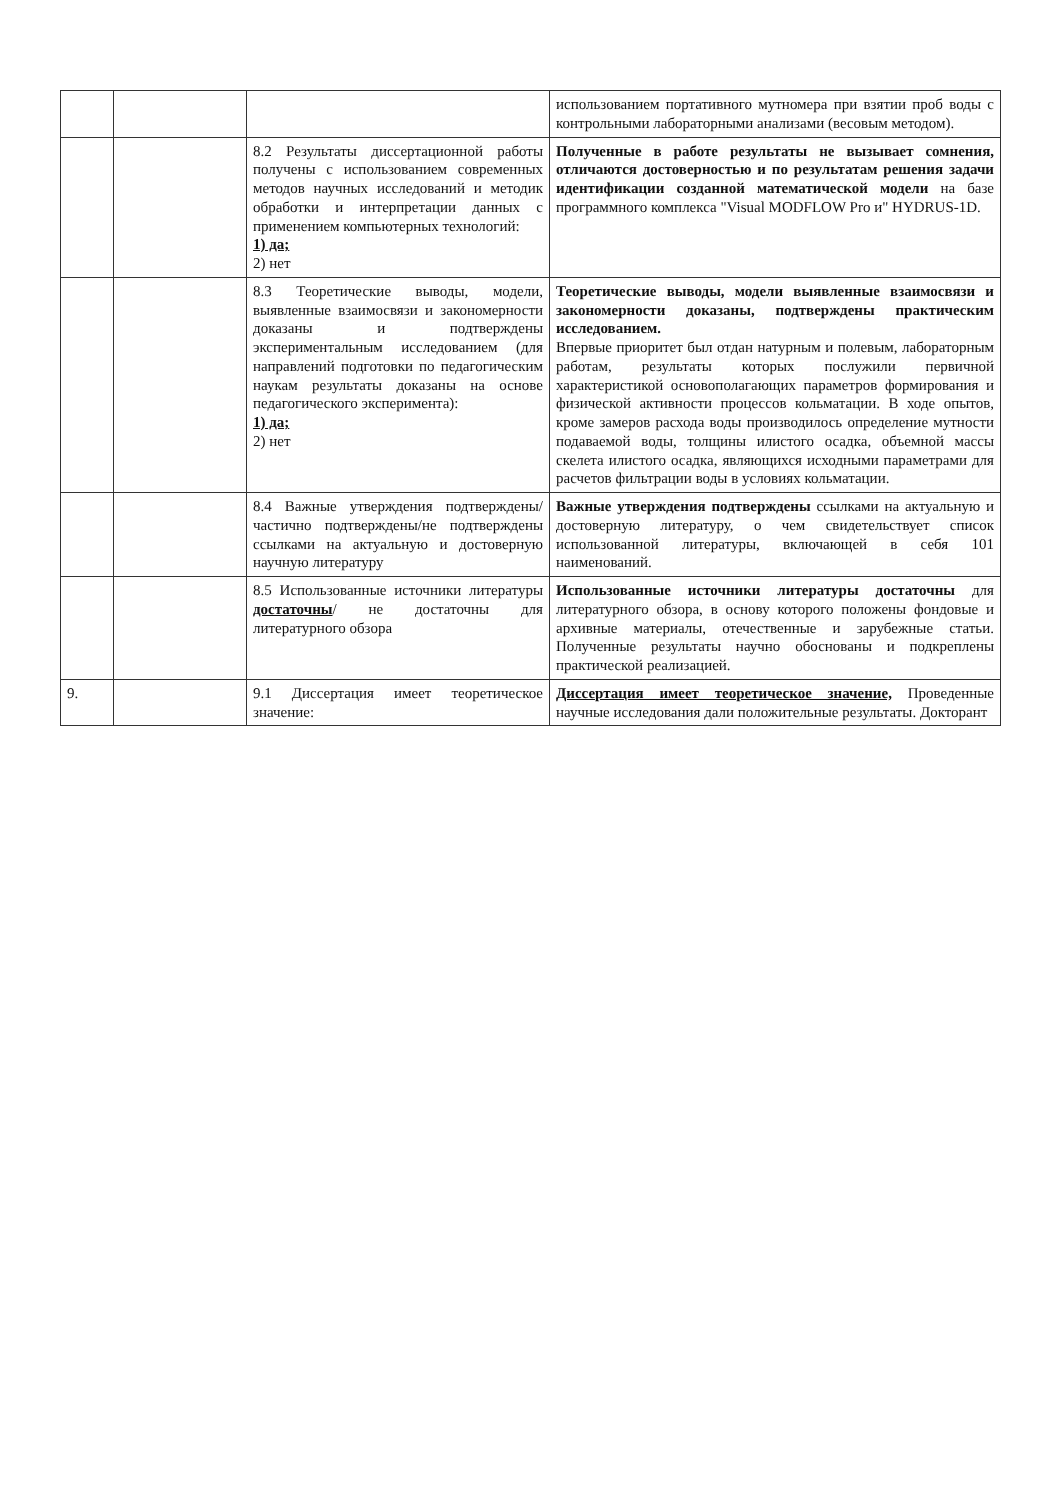| | | | использованием портативного мутномера при взятии проб воды с контрольными лабораторными анализами (весовым методом). |
| | | 8.2 Результаты диссертационной работы получены с использованием современных методов научных исследований и методик обработки и интерпретации данных с применением компьютерных технологий: 1) да; 2) нет | Полученные в работе результаты не вызывает сомнения, отличаются достоверностью и по результатам решения задачи идентификации созданной математической модели на базе программного комплекса "Visual MODFLOW Pro и" HYDRUS-1D. |
| | | 8.3 Теоретические выводы, модели, выявленные взаимосвязи и закономерности доказаны и подтверждены экспериментальным исследованием (для направлений подготовки по педагогическим наукам результаты доказаны на основе педагогического эксперимента): 1) да; 2) нет | Теоретические выводы, модели выявленные взаимосвязи и закономерности доказаны, подтверждены практическим исследованием. Впервые приоритет был отдан натурным и полевым, лабораторным работам, результаты которых послужили первичной характеристикой основополагающих параметров формирования и физической активности процессов кольматации. В ходе опытов, кроме замеров расхода воды производилось определение мутности подаваемой воды, толщины илистого осадка, объемной массы скелета илистого осадка, являющихся исходными параметрами для расчетов фильтрации воды в условиях кольматации. |
| | | 8.4 Важные утверждения подтверждены/частично подтверждены/не подтверждены ссылками на актуальную и достоверную научную литературу | Важные утверждения подтверждены ссылками на актуальную и достоверную литературу, о чем свидетельствует список использованной литературы, включающей в себя 101 наименований. |
| | | 8.5 Использованные источники литературы достаточны / не достаточны для литературного обзора | Использованные источники литературы достаточны для литературного обзора, в основу которого положены фондовые и архивные материалы, отечественные и зарубежные статьи. Полученные результаты научно обоснованы и подкреплены практической реализацией. |
| 9. | | 9.1 Диссертация имеет теоретическое значение: | Диссертация имеет теоретическое значение, Проведенные научные исследования дали положительные результаты. Докторант |